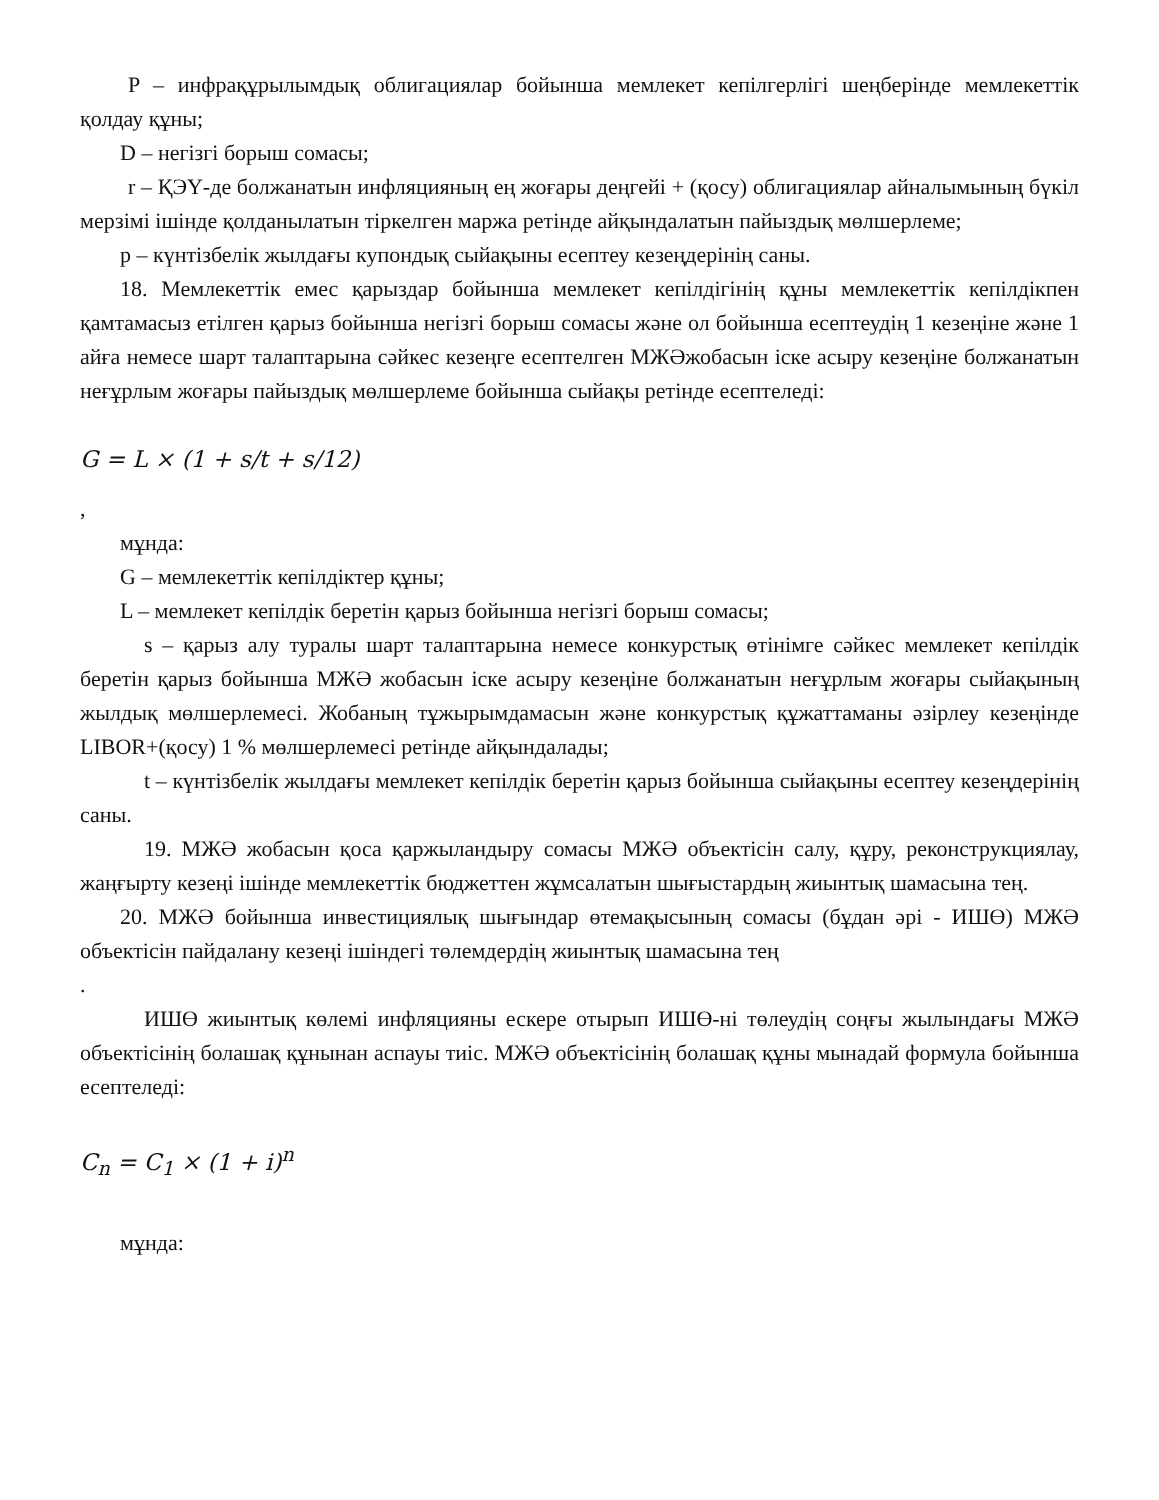P – инфрақұрылымдық облигациялар бойынша мемлекет кепілгерлігі шеңберінде мемлекеттік қолдау құны;
D – негізгі борыш сомасы;
r – ҚЭҮ-де болжанатын инфляцияның ең жоғары деңгейі + (қосу) облигациялар айналымының бүкіл мерзімі ішінде қолданылатын тіркелген маржа ретінде айқындалатын пайыздық мөлшерлеме;
p – күнтізбелік жылдағы купондық сыйақыны есептеу кезеңдерінің саны.
18. Мемлекеттік емес қарыздар бойынша мемлекет кепілдігінің құны мемлекеттік кепілдікпен қамтамасыз етілген қарыз бойынша негізгі борыш сомасы және ол бойынша есептеудің 1 кезеңіне және 1 айға немесе шарт талаптарына сәйкес кезеңге есептелген МЖӘжобасын іске асыру кезеңіне болжанатын неғұрлым жоғары пайыздық мөлшерлеме бойынша сыйақы ретінде есептеледі:
G = L × (1 + s/t + s/12)
,
мұнда:
G – мемлекеттік кепілдіктер құны;
L – мемлекет кепілдік беретін қарыз бойынша негізгі борыш сомасы;
s – қарыз алу туралы шарт талаптарына немесе конкурстық өтінімге сәйкес мемлекет кепілдік беретін қарыз бойынша МЖӘ жобасын іске асыру кезеңіне болжанатын неғұрлым жоғары сыйақының жылдық мөлшерлемесі. Жобаның тұжырымдамасын және конкурстық құжаттаманы әзірлеу кезеңінде LIBOR+(қосу) 1 % мөлшерлемесі ретінде айқындалады;
t – күнтізбелік жылдағы мемлекет кепілдік беретін қарыз бойынша сыйақыны есептеу кезеңдерінің саны.
19. МЖӘ жобасын қоса қаржыландыру сомасы МЖӘ объектісін салу, құру, реконструкциялау, жаңғырту кезеңі ішінде мемлекеттік бюджеттен жұмсалатын шығыстардың жиынтық шамасына тең.
20. МЖӘ бойынша инвестициялық шығындар өтемақысының сомасы (бұдан әрі - ИШӨ) МЖӘ объектісін пайдалану кезеңі ішіндегі төлемдердің жиынтық шамасына тең
.
ИШӨ жиынтық көлемі инфляцияны ескере отырып ИШӨ-ні төлеудің соңғы жылындағы МЖӘ объектісінің болашақ құнынан аспауы тиіс. МЖӘ объектісінің болашақ құны мынадай формула бойынша есептеледі:
C<sub>n</sub> = C<sub>1</sub> × (1 + i)<sup>n</sup>
мұнда: